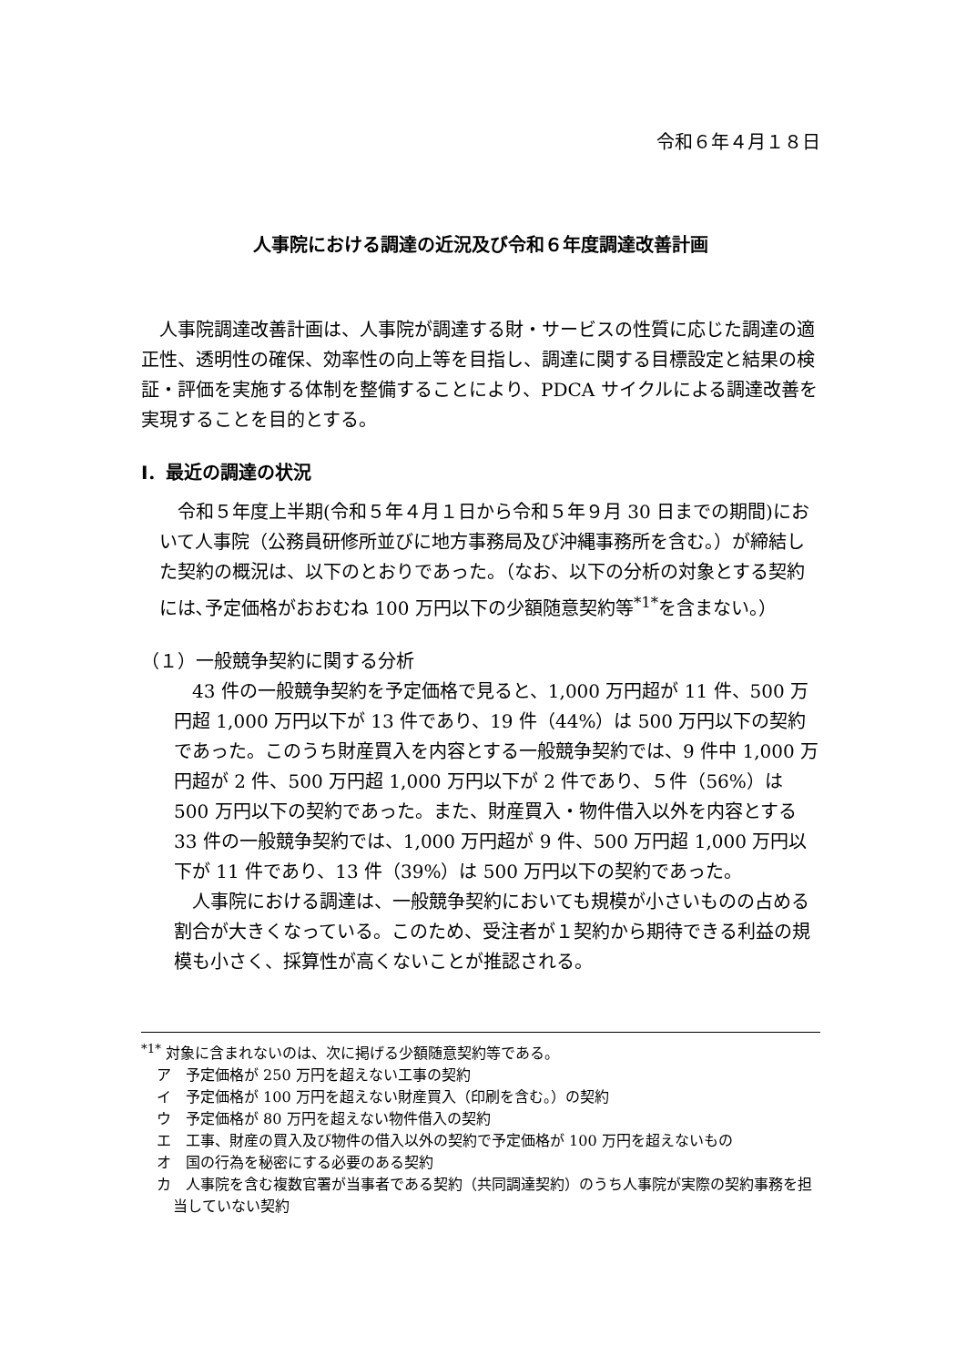令和６年４月１８日
人事院における調達の近況及び令和６年度調達改善計画
人事院調達改善計画は、人事院が調達する財・サービスの性質に応じた調達の適正性、透明性の確保、効率性の向上等を目指し、調達に関する目標設定と結果の検証・評価を実施する体制を整備することにより、PDCA サイクルによる調達改善を実現することを目的とする。
Ⅰ．最近の調達の状況
令和５年度上半期(令和５年４月１日から令和５年９月 30 日までの期間)において人事院（公務員研修所並びに地方事務局及び沖縄事務所を含む。）が締結した契約の概況は、以下のとおりであった。（なお、以下の分析の対象とする契約には､予定価格がおおむね 100 万円以下の少額随意契約等<sup>*1*</sup>を含まない。）
（１）一般競争契約に関する分析
43 件の一般競争契約を予定価格で見ると、1,000 万円超が 11 件、500 万円超 1,000 万円以下が 13 件であり、19 件（44%）は 500 万円以下の契約であった。このうち財産買入を内容とする一般競争契約では、9 件中 1,000 万円超が 2 件、500 万円超 1,000 万円以下が 2 件であり、５件（56%）は 500 万円以下の契約であった。また、財産買入・物件借入以外を内容とする 33 件の一般競争契約では、1,000 万円超が 9 件、500 万円超 1,000 万円以下が 11 件であり、13 件（39%）は 500 万円以下の契約であった。
人事院における調達は、一般競争契約においても規模が小さいものの占める割合が大きくなっている。このため、受注者が１契約から期待できる利益の規模も小さく、採算性が高くないことが推認される。
<sup>*1*</sup> 対象に含まれないのは、次に掲げる少額随意契約等である。
ア　予定価格が 250 万円を超えない工事の契約
イ　予定価格が 100 万円を超えない財産買入（印刷を含む。）の契約
ウ　予定価格が 80 万円を超えない物件借入の契約
エ　工事、財産の買入及び物件の借入以外の契約で予定価格が 100 万円を超えないもの
オ　国の行為を秘密にする必要のある契約
カ　人事院を含む複数官署が当事者である契約（共同調達契約）のうち人事院が実際の契約事務を担当していない契約